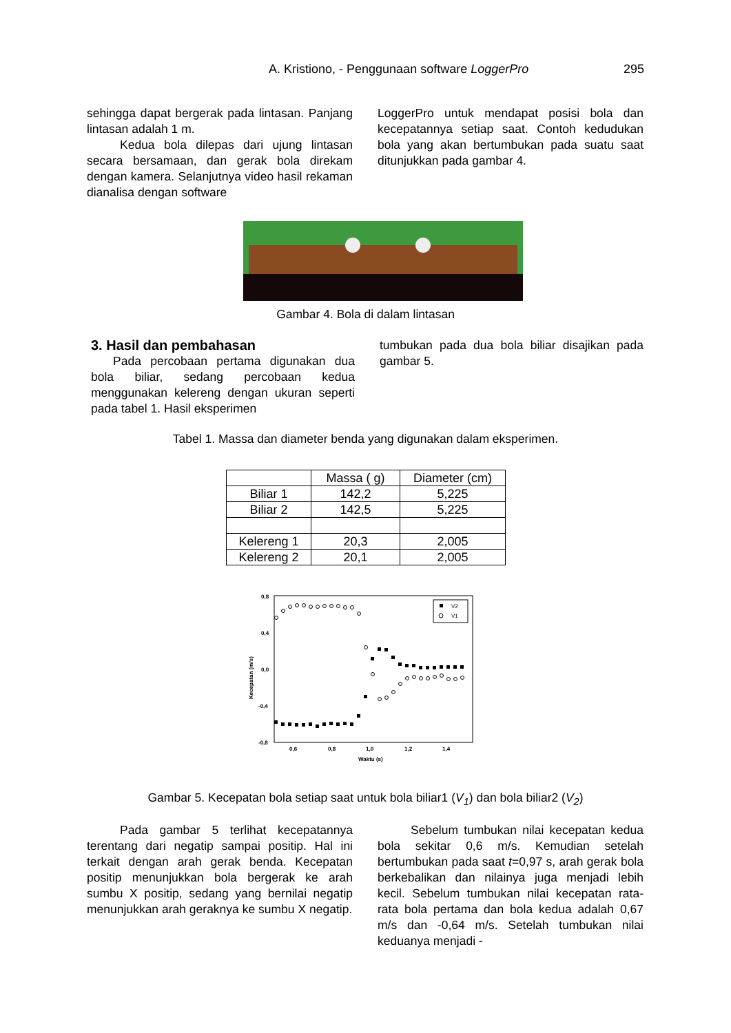A. Kristiono, - Penggunaan software LoggerPro 295
sehingga dapat bergerak pada lintasan. Panjang lintasan adalah 1 m.
Kedua bola dilepas dari ujung lintasan secara bersamaan, dan gerak bola direkam dengan kamera. Selanjutnya video hasil rekaman dianalisa dengan software
LoggerPro untuk mendapat posisi bola dan kecepatannya setiap saat. Contoh kedudukan bola yang akan bertumbukan pada suatu saat ditunjukkan pada gambar 4.
Gambar 4. Bola di dalam lintasan
3. Hasil dan pembahasan
Pada percobaan pertama digunakan dua bola biliar, sedang percobaan kedua menggunakan kelereng dengan ukuran seperti pada tabel 1. Hasil eksperimen
tumbukan pada dua bola biliar disajikan pada gambar 5.
Tabel 1. Massa dan diameter benda yang digunakan dalam eksperimen.
| | Massa ( g) | Diameter (cm) |
| Biliar 1 | 142,2 | 5,225 |
| Biliar 2 | 142,5 | 5,225 |
| Kelereng 1 | 20,3 | 2,005 |
| Kelereng 2 | 20,1 | 2,005 |
0,8
0,4
0,0
-0,4
-0,8
0,6
0,8
1,0
1,2
1,4
Waktu (s)
Kecepatan (m/s)
V2
V1
Gambar 5. Kecepatan bola setiap saat untuk bola biliar1 (V<sub>1</sub>) dan bola biliar2 (V<sub>2</sub>)
Pada gambar 5 terlihat kecepatannya terentang dari negatip sampai positip. Hal ini terkait dengan arah gerak benda. Kecepatan positip menunjukkan bola bergerak ke arah sumbu X positip, sedang yang bernilai negatip menunjukkan arah geraknya ke sumbu X negatip.
Sebelum tumbukan nilai kecepatan kedua bola sekitar 0,6 m/s. Kemudian setelah bertumbukan pada saat t=0,97 s, arah gerak bola berkebalikan dan nilainya juga menjadi lebih kecil. Sebelum tumbukan nilai kecepatan rata-rata bola pertama dan bola kedua adalah 0,67 m/s dan -0,64 m/s. Setelah tumbukan nilai keduanya menjadi -